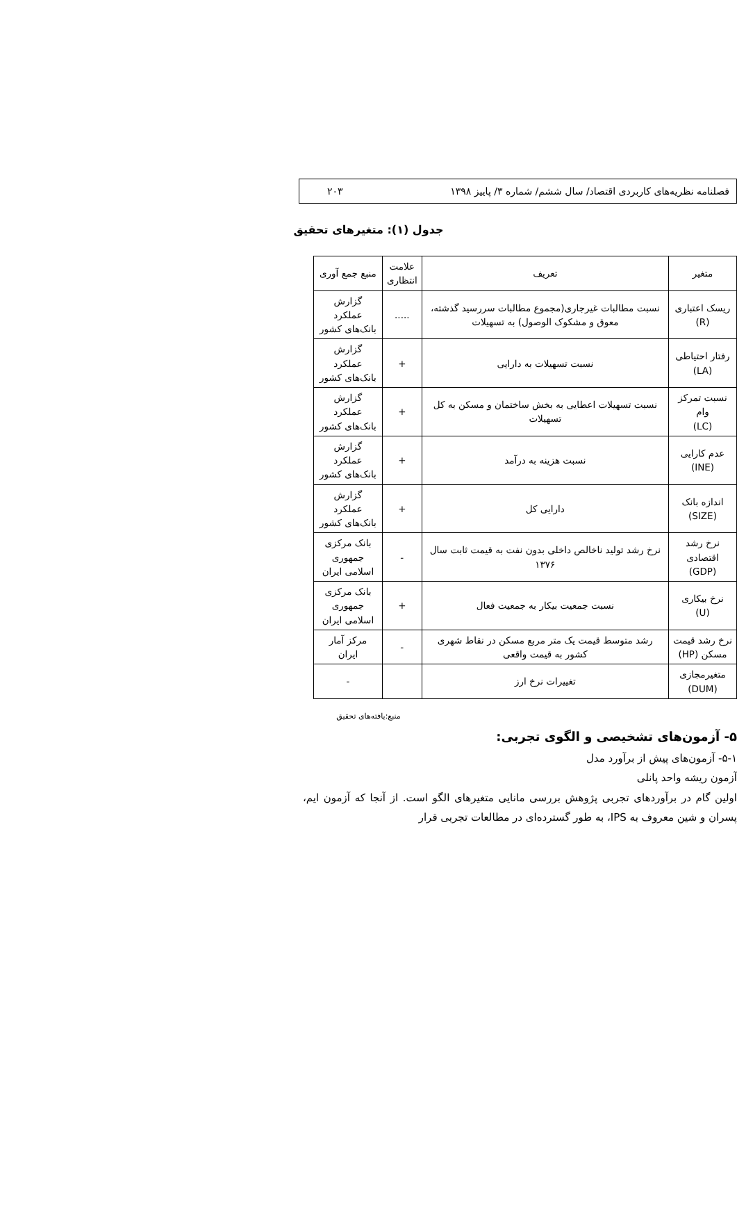فصلنامه نظریه‌های کاربردی اقتصاد/ سال ششم/ شماره ۳/ پاییز ۱۳۹۸ ۲۰۳
جدول (۱): متغیرهای تحقیق
| متغیر | تعریف | علامت انتظاری | منبع جمع آوری |
| --- | --- | --- | --- |
| ریسک اعتباری (R) | نسبت مطالبات غیرجاری(مجموع مطالبات سررسید گذشته، معوق و مشکوک الوصول) به تسهیلات | ..... | گزارش عملکرد بانک‌های کشور |
| رفتار احتیاطی (LA) | نسبت تسهیلات به دارایی | + | گزارش عملکرد بانک‌های کشور |
| نسبت تمرکز وام (LC) | نسبت تسهیلات اعطایی به بخش ساختمان و مسکن به کل تسهیلات | + | گزارش عملکرد بانک‌های کشور |
| عدم کارایی (INE) | نسبت هزینه به درآمد | + | گزارش عملکرد بانک‌های کشور |
| اندازه بانک (SIZE) | دارایی کل | + | گزارش عملکرد بانک‌های کشور |
| نرخ رشد اقتصادی (GDP) | نرخ رشد تولید ناخالص داخلی بدون نفت به قیمت ثابت سال ۱۳۷۶ | - | بانک مرکزی جمهوری اسلامی ایران |
| نرخ بیکاری (U) | نسبت جمعیت بیکار به جمعیت فعال | + | بانک مرکزی جمهوری اسلامی ایران |
| نرخ رشد قیمت مسکن (HP) | رشد متوسط قیمت یک متر مربع مسکن در نقاط شهری کشور به قیمت واقعی | - | مرکز آمار ایران |
| متغیرمجازی (DUM) | تغییرات نرخ ارز | | - |
منبع:یافته‌های تحقیق
۵- آزمون‌های تشخیصی و الگوی تجربی:
۵-۱- آزمون‌های پیش از برآورد مدل
آزمون ریشه واحد پانلی
اولین گام در برآوردهای تجربی پژوهش بررسی مانایی متغیرهای الگو است. از آنجا که آزمون ایم، پسران و شین معروف به IPS، به طور گسترده‌ای در مطالعات تجربی قرار